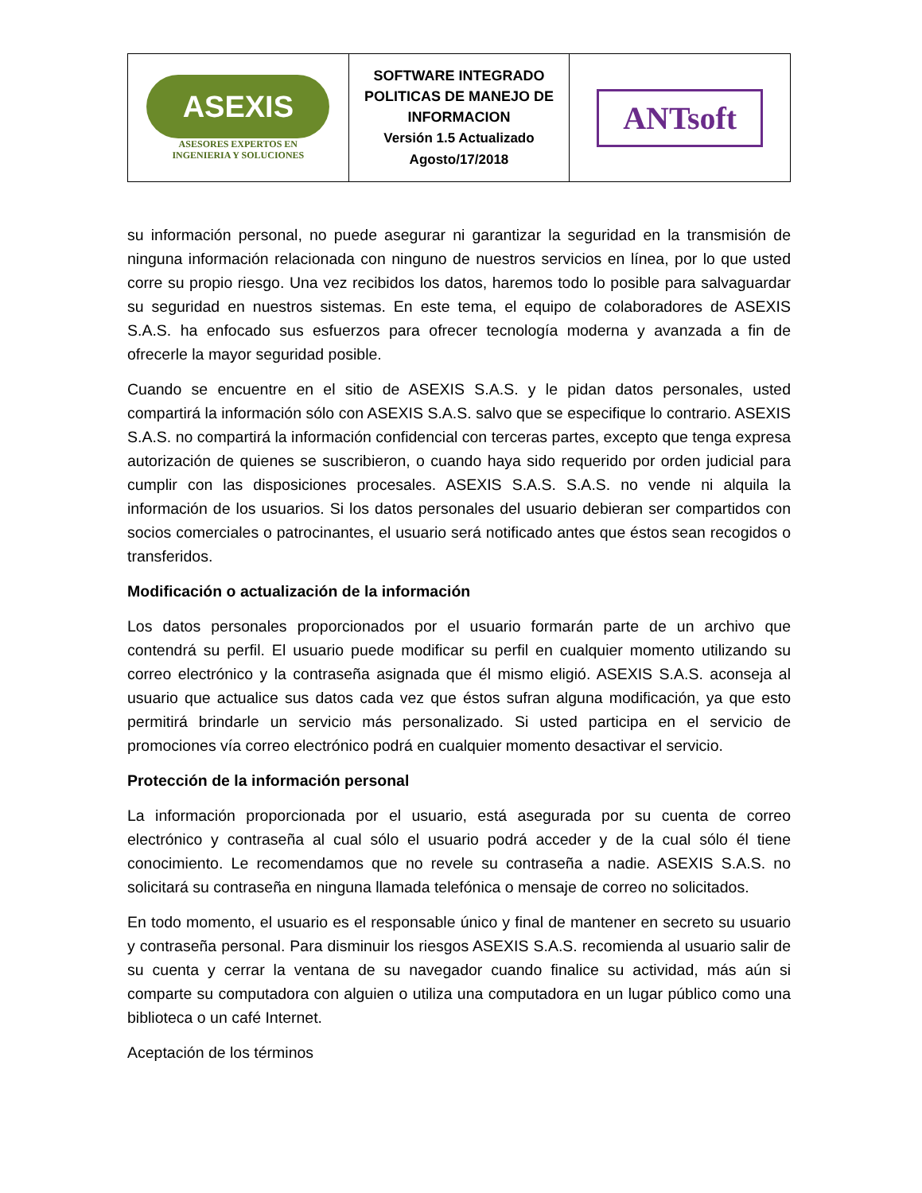| ASEXIS ASESORES EXPERTOS EN INGENIERIA Y SOLUCIONES | SOFTWARE INTEGRADO POLITICAS DE MANEJO DE INFORMACION Versión 1.5 Actualizado Agosto/17/2018 | ANTsoft |
su información personal, no puede asegurar ni garantizar la seguridad en la transmisión de ninguna información relacionada con ninguno de nuestros servicios en línea, por lo que usted corre su propio riesgo. Una vez recibidos los datos, haremos todo lo posible para salvaguardar su seguridad en nuestros sistemas. En este tema, el equipo de colaboradores de ASEXIS S.A.S. ha enfocado sus esfuerzos para ofrecer tecnología moderna y avanzada a fin de ofrecerle la mayor seguridad posible.
Cuando se encuentre en el sitio de ASEXIS S.A.S. y le pidan datos personales, usted compartirá la información sólo con ASEXIS S.A.S. salvo que se especifique lo contrario. ASEXIS S.A.S. no compartirá la información confidencial con terceras partes, excepto que tenga expresa autorización de quienes se suscribieron, o cuando haya sido requerido por orden judicial para cumplir con las disposiciones procesales. ASEXIS S.A.S. S.A.S. no vende ni alquila la información de los usuarios. Si los datos personales del usuario debieran ser compartidos con socios comerciales o patrocinantes, el usuario será notificado antes que éstos sean recogidos o transferidos.
Modificación o actualización de la información
Los datos personales proporcionados por el usuario formarán parte de un archivo que contendrá su perfil. El usuario puede modificar su perfil en cualquier momento utilizando su correo electrónico y la contraseña asignada que él mismo eligió. ASEXIS S.A.S. aconseja al usuario que actualice sus datos cada vez que éstos sufran alguna modificación, ya que esto permitirá brindarle un servicio más personalizado. Si usted participa en el servicio de promociones vía correo electrónico podrá en cualquier momento desactivar el servicio.
Protección de la información personal
La información proporcionada por el usuario, está asegurada por su cuenta de correo electrónico y contraseña al cual sólo el usuario podrá acceder y de la cual sólo él tiene conocimiento. Le recomendamos que no revele su contraseña a nadie. ASEXIS S.A.S. no solicitará su contraseña en ninguna llamada telefónica o mensaje de correo no solicitados.
En todo momento, el usuario es el responsable único y final de mantener en secreto su usuario y contraseña personal. Para disminuir los riesgos ASEXIS S.A.S. recomienda al usuario salir de su cuenta y cerrar la ventana de su navegador cuando finalice su actividad, más aún si comparte su computadora con alguien o utiliza una computadora en un lugar público como una biblioteca o un café Internet.
Aceptación de los términos